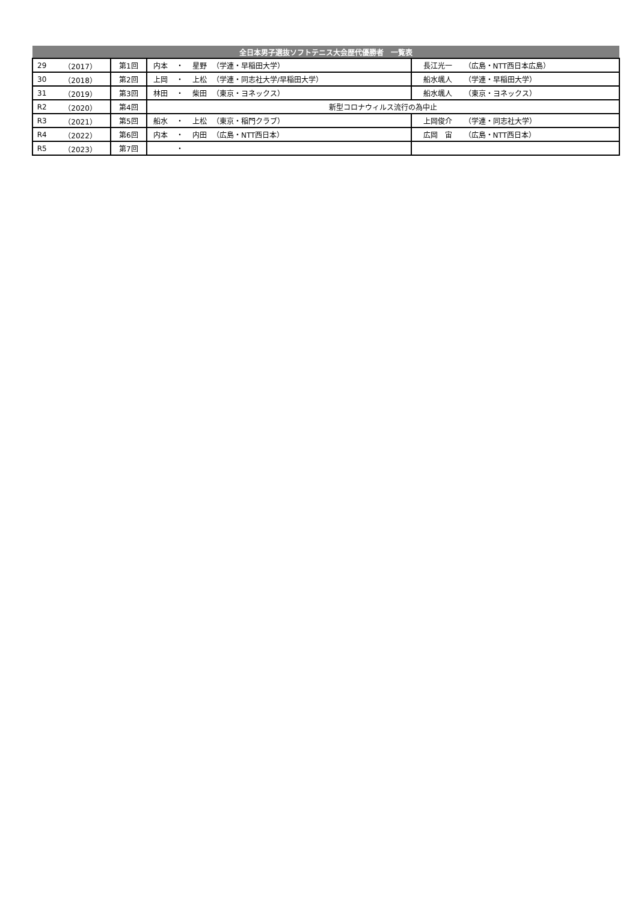| 全日本男子選抜ソフトテニス大会歴代優勝者 一覧表 | | | | | | | | |
| --- | --- | --- | --- | --- | --- | --- | --- | --- |
| 29 | （2017） | 第1回 | 内本 | ・ | 星野 | （学連・早稲田大学） | 長江光一 | （広島・NTT西日本広島） |
| 30 | （2018） | 第2回 | 上岡 | ・ | 上松 | （学連・同志社大学/早稲田大学） | 船水颯人 | （学連・早稲田大学） |
| 31 | （2019） | 第3回 | 林田 | ・ | 柴田 | （東京・ヨネックス） | 船水颯人 | （東京・ヨネックス） |
| R2 | （2020） | 第4回 | 新型コロナウィルス流行の為中止 | | | | | |
| R3 | （2021） | 第5回 | 船水 | ・ | 上松 | （東京・稲門クラブ） | 上岡俊介 | （学連・同志社大学） |
| R4 | （2022） | 第6回 | 内本 | ・ | 内田 | （広島・NTT西日本） | 広岡 宙 | （広島・NTT西日本） |
| R5 | （2023） | 第7回 | | ・ | | | | |